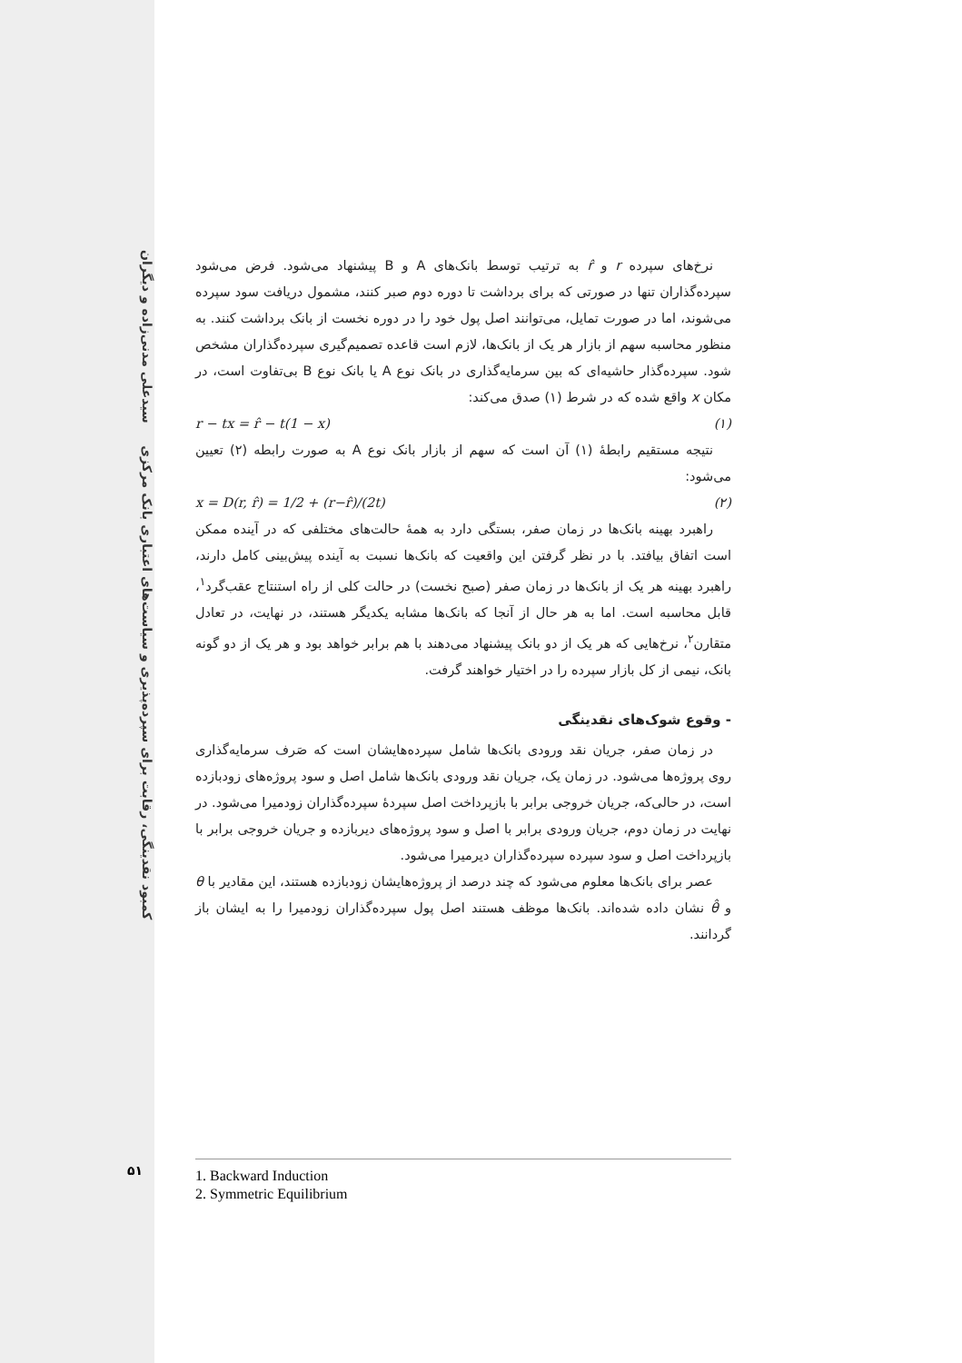کمبود نقدینگی، رقابت برای سپرده‌پذیری و سیاست‌های اعتباری بانک مرکزی سیدعلی مدنی‌زاده و دیگران
نرخ‌های سپرده r و r̂ به ترتیب توسط بانک‌های A و B پیشنهاد می‌شود. فرض می‌شود سپرده‌گذاران تنها در صورتی که برای برداشت تا دوره دوم صبر کنند، مشمول دریافت سود سپرده می‌شوند، اما در صورت تمایل، می‌توانند اصل پول خود را در دوره نخست از بانک برداشت کنند. به منظور محاسبه سهم از بازار هر یک از بانک‌ها، لازم است قاعده تصمیم‌گیری سپرده‌گذاران مشخص شود. سپرده‌گذار حاشیه‌ای که بین سرمایه‌گذاری در بانک نوع A یا بانک نوع B بی‌تفاوت است، در مکان x واقع شده که در شرط (۱) صدق می‌کند:
r − tx = r̂ − t(1 − x) (۱)
نتیجه مستقیم رابطهٔ (۱) آن است که سهم از بازار بانک نوع A به صورت رابطه (۲) تعیین می‌شود:
x = D(r, r̂) = 1/2 + (r−r̂)/(2t) (۲)
راهبرد بهینه بانک‌ها در زمان صفر، بستگی دارد به همهٔ حالت‌های مختلفی که در آینده ممکن است اتفاق بیافتد. با در نظر گرفتن این واقعیت که بانک‌ها نسبت به آینده پیش‌بینی کامل دارند، راهبرد بهینه هر یک از بانک‌ها در زمان صفر (صبح نخست) در حالت کلی از راه استنتاج عقب‌گرد<sup>۱</sup>، قابل محاسبه است. اما به هر حال از آنجا که بانک‌ها مشابه یکدیگر هستند، در نهایت، در تعادل متقارن<sup>۲</sup>، نرخ‌هایی که هر یک از دو بانک پیشنهاد می‌دهند با هم برابر خواهد بود و هر یک از دو گونه بانک، نیمی از کل بازار سپرده را در اختیار خواهند گرفت.
- وقوع شوک‌های نقدینگی
در زمان صفر، جریان نقد ورودی بانک‌ها شامل سپرده‌هایشان است که صَرف سرمایه‌گذاری روی پروژه‌ها می‌شود. در زمان یک، جریان نقد ورودی بانک‌ها شامل اصل و سود پروژه‌های زودبازده است، در حالی‌که، جریان خروجی برابر با بازپرداخت اصل سپردهٔ سپرده‌گذاران زودمیرا می‌شود. در نهایت در زمان دوم، جریان ورودی برابر با اصل و سود پروژه‌های دیربازده و جریان خروجی برابر با بازپرداخت اصل و سود سپرده سپرده‌گذاران دیرمیرا می‌شود.
عصر برای بانک‌ها معلوم می‌شود که چند درصد از پروژه‌هایشان زودبازده هستند، این مقادیر با θ و θ̂ نشان داده شده‌اند. بانک‌ها موظف هستند اصل پول سپرده‌گذاران زودمیرا را به ایشان باز گردانند.
۵۱
1. Backward Induction
2. Symmetric Equilibrium